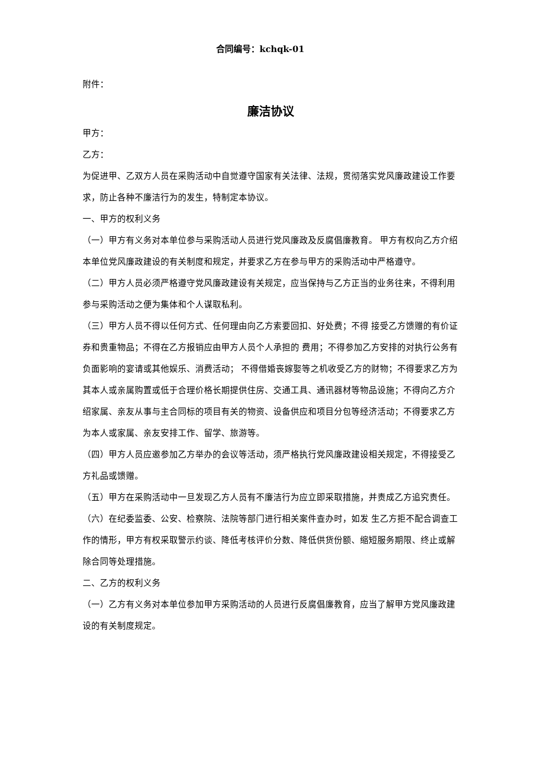合同编号：kchqk-01
附件：
廉洁协议
甲方：
乙方：
为促进甲、乙双方人员在采购活动中自觉遵守国家有关法律、法规，贯彻落实党风廉政建设工作要求，防止各种不廉洁行为的发生，特制定本协议。
一、甲方的权利义务
（一）甲方有义务对本单位参与采购活动人员进行党风廉政及反腐倡廉教育。 甲方有权向乙方介绍本单位党风廉政建设的有关制度和规定，并要求乙方在参与甲方的采购活动中严格遵守。
（二）甲方人员必须严格遵守党风廉政建设有关规定，应当保持与乙方正当的业务往来，不得利用参与采购活动之便为集体和个人谋取私利。
（三）甲方人员不得以任何方式、任何理由向乙方索要回扣、好处费；不得 接受乙方馈赠的有价证券和贵重物品；不得在乙方报销应由甲方人员个人承担的 费用；不得参加乙方安排的对执行公务有负面影响的宴请或其他娱乐、消费活动； 不得借婚丧嫁娶等之机收受乙方的财物；不得要求乙方为其本人或亲属购置或低于合理价格长期提供住房、交通工具、通讯器材等物品设施；不得向乙方介绍家属、亲友从事与主合同标的项目有关的物资、设备供应和项目分包等经济活动；不得要求乙方为本人或家属、亲友安排工作、留学、旅游等。
（四）甲方人员应邀参加乙方举办的会议等活动，须严格执行党风廉政建设相关规定，不得接受乙方礼品或馈赠。
（五）甲方在采购活动中一旦发现乙方人员有不廉洁行为应立即采取措施，并责成乙方追究责任。
（六）在纪委监委、公安、检察院、法院等部门进行相关案件查办时，如发 生乙方拒不配合调查工作的情形，甲方有权采取警示约谈、降低考核评价分数、降低供货份额、缩短服务期限、终止或解除合同等处理措施。
二、乙方的权利义务
（一）乙方有义务对本单位参加甲方采购活动的人员进行反腐倡廉教育，应当了解甲方党风廉政建设的有关制度规定。